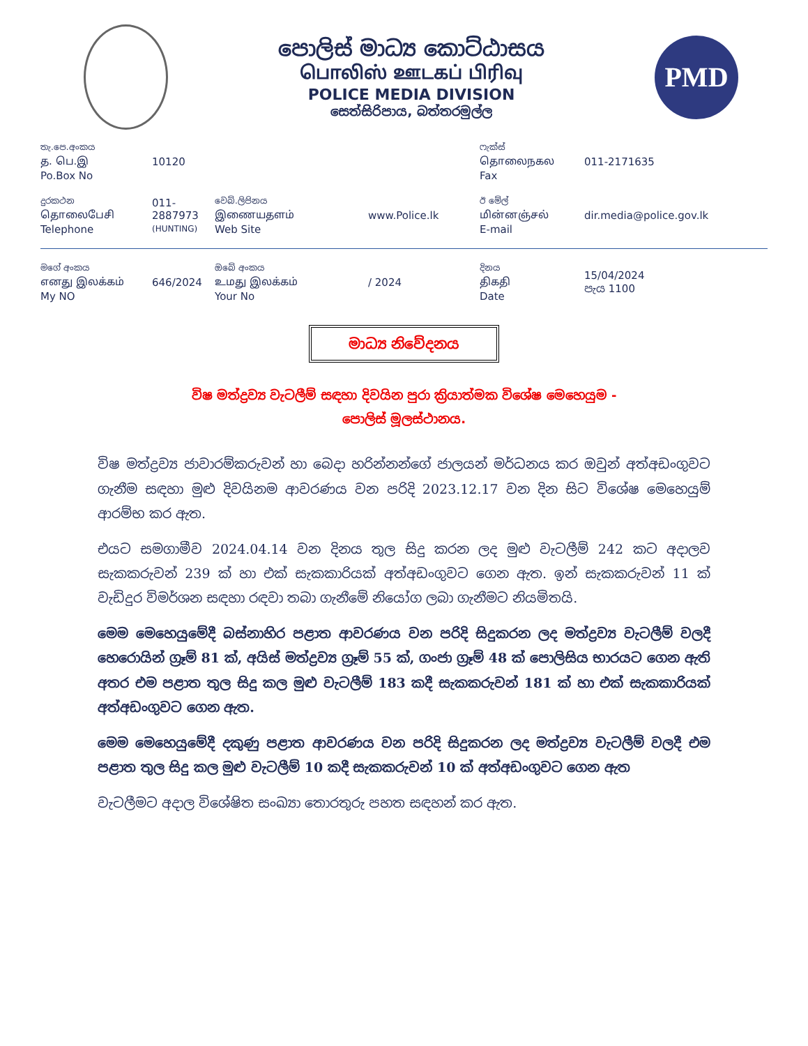පොලිස් මාධ්‍ය කොට්ඨාසය
பொலிஸ் ஊடகப் பிரிவு
POLICE MEDIA DIVISION
සෙත්සිරිපාය, බත්තරමුල්ල
PMD
තැ.පෙ.අංකය
த. பெ.இ
Po.Box No
10120
ෆැක්ස්
தொலைநகல
Fax
011-2171635
දුරකථන
தொலைபேசி
Telephone
011-2887973
(HUNTING)
වෙබ්.ලිපිනය
இணையதளம்
Web Site
www.Police.lk
ඊ මේල්
மின்னஞ்சல்
E-mail
dir.media@police.gov.lk
මගේ අංකය
எனது இலக்கம்
My NO
646/2024
ඔබේ අංකය
உமது இலக்கம்
Your No
/ 2024
දිනය
திகதி
Date
15/04/2024
පැය 1100
මාධ්‍ය නිවේදනය
විෂ මත්ද්‍රව්‍ය වැටලීම් සඳහා දිවයින පුරා ක්‍රියාත්මක විශේෂ මෙහෙයුම -
පොලිස් මූලස්ථානය.
විෂ මත්ද්‍රව්‍ය ජාවාරම්කරුවන් හා බෙදා හරින්නන්ගේ ජාලයන් මර්ධනය කර ඔවුන් අත්අඩංගුවට ගැනීම සඳහා මුළු දිවයිනම ආවරණය වන පරිදි 2023.12.17 වන දින සිට විශේෂ මෙහෙයුම් ආරම්භ කර ඇත.
එයට සමගාමීව 2024.04.14 වන දිනය තුල සිදු කරන ලද මුළු වැටලීම් 242 කට අදාලව සැකකරුවන් 239 ක් හා එක් සැකකාරියක් අත්අඩංගුවට ගෙන ඇත. ඉන් සැකකරුවන් 11 ක් වැඩිදුර විමර්ශන සඳහා රඳවා තබා ගැනීමේ නියෝග ලබා ගැනීමට නියමිතයි.
මෙම මෙහෙයුමේදී බස්නාහිර පළාත ආවරණය වන පරිදි සිදුකරන ලද මත්ද්‍රව්‍ය වැටලීම් වලදී හෙරොයින් ග්‍රෑම් 81 ක්, අයිස් මත්ද්‍රව්‍ය ග්‍රෑම් 55 ක්, ගංජා ග්‍රෑම් 48 ක් පොලිසිය භාරයට ගෙන ඇති අතර එම පළාත තුල සිදු කල මුළු වැටලීම් 183 කදී සැකකරුවන් 181 ක් හා එක් සැකකාරියක් අත්අඩංගුවට ගෙන ඇත.
මෙම මෙහෙයුමේදී දකුණු පළාත ආවරණය වන පරිදි සිදුකරන ලද මත්ද්‍රව්‍ය වැටලීම් වලදී එම පළාත තුල සිදු කල මුළු වැටලීම් 10 කදී සැකකරුවන් 10 ක් අත්අඩංගුවට ගෙන ඇත
වැටලීමට අදාල විශේෂිත සංඛ්‍යා තොරතුරු පහත සඳහන් කර ඇත.